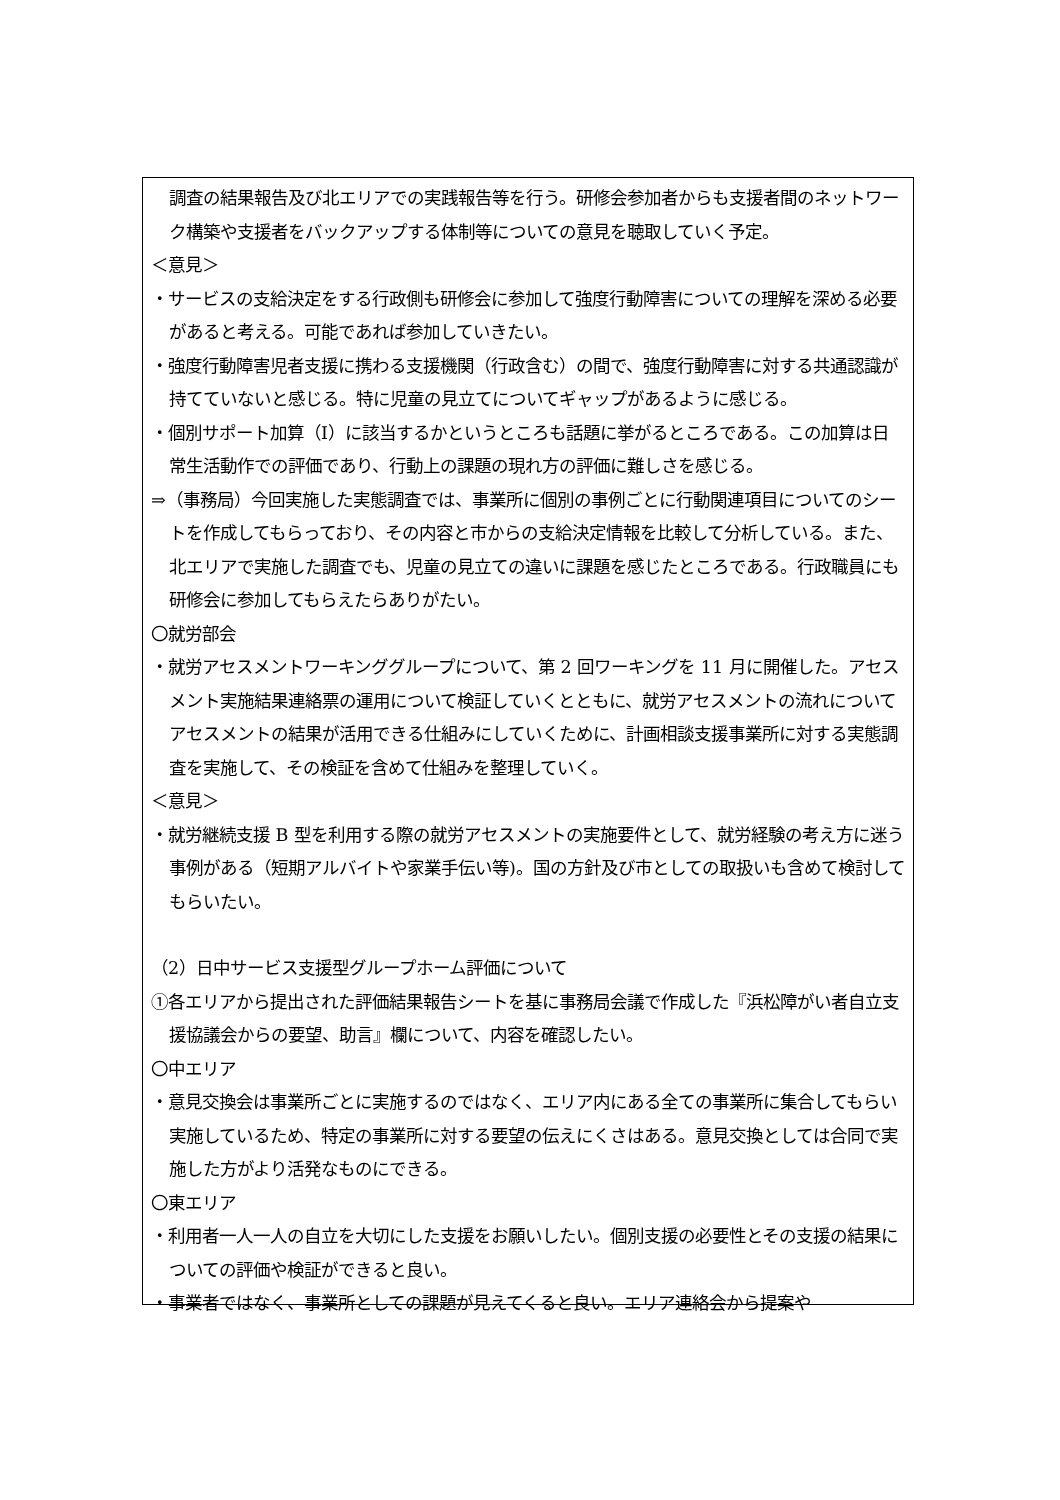調査の結果報告及び北エリアでの実践報告等を行う。研修会参加者からも支援者間のネットワーク構築や支援者をバックアップする体制等についての意見を聴取していく予定。
＜意見＞
・サービスの支給決定をする行政側も研修会に参加して強度行動障害についての理解を深める必要があると考える。可能であれば参加していきたい。
・強度行動障害児者支援に携わる支援機関（行政含む）の間で、強度行動障害に対する共通認識が持てていないと感じる。特に児童の見立てについてギャップがあるように感じる。
・個別サポート加算（Ⅰ）に該当するかというところも話題に挙がるところである。この加算は日常生活動作での評価であり、行動上の課題の現れ方の評価に難しさを感じる。
⇒（事務局）今回実施した実態調査では、事業所に個別の事例ごとに行動関連項目についてのシートを作成してもらっており、その内容と市からの支給決定情報を比較して分析している。また、北エリアで実施した調査でも、児童の見立ての違いに課題を感じたところである。行政職員にも研修会に参加してもらえたらありがたい。
〇就労部会
・就労アセスメントワーキンググループについて、第 2 回ワーキングを 11 月に開催した。アセスメント実施結果連絡票の運用について検証していくとともに、就労アセスメントの流れについてアセスメントの結果が活用できる仕組みにしていくために、計画相談支援事業所に対する実態調査を実施して、その検証を含めて仕組みを整理していく。
＜意見＞
・就労継続支援 B 型を利用する際の就労アセスメントの実施要件として、就労経験の考え方に迷う事例がある（短期アルバイトや家業手伝い等)。国の方針及び市としての取扱いも含めて検討してもらいたい。
（2）日中サービス支援型グループホーム評価について
①各エリアから提出された評価結果報告シートを基に事務局会議で作成した『浜松障がい者自立支援協議会からの要望、助言』欄について、内容を確認したい。
〇中エリア
・意見交換会は事業所ごとに実施するのではなく、エリア内にある全ての事業所に集合してもらい実施しているため、特定の事業所に対する要望の伝えにくさはある。意見交換としては合同で実施した方がより活発なものにできる。
〇東エリア
・利用者一人一人の自立を大切にした支援をお願いしたい。個別支援の必要性とその支援の結果についての評価や検証ができると良い。
・事業者ではなく、事業所としての課題が見えてくると良い。エリア連絡会から提案や